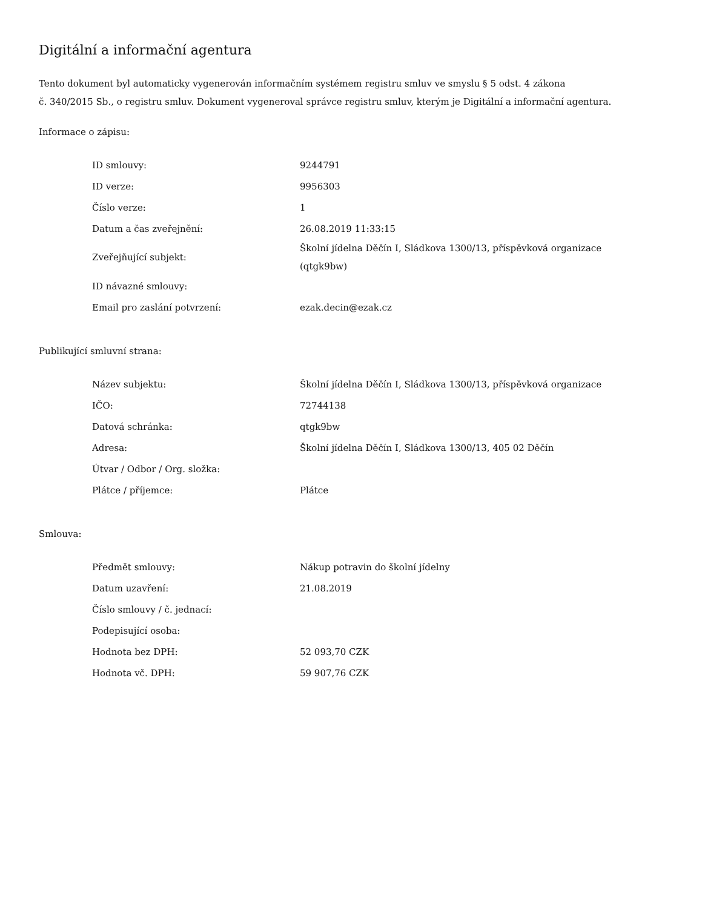Digitální a informační agentura
Tento dokument byl automaticky vygenerován informačním systémem registru smluv ve smyslu § 5 odst. 4 zákona
č. 340/2015 Sb., o registru smluv. Dokument vygeneroval správce registru smluv, kterým je Digitální a informační agentura.
Informace o zápisu:
| ID smlouvy: | 9244791 |
| ID verze: | 9956303 |
| Číslo verze: | 1 |
| Datum a čas zveřejnění: | 26.08.2019 11:33:15 |
| Zveřejňující subjekt: | Školní jídelna Děčín I, Sládkova 1300/13, příspěvková organizace (qtgk9bw) |
| ID návazné smlouvy: | |
| Email pro zaslání potvrzení: | ezak.decin@ezak.cz |
Publikující smluvní strana:
| Název subjektu: | Školní jídelna Děčín I, Sládkova 1300/13, příspěvková organizace |
| IČO: | 72744138 |
| Datová schránka: | qtgk9bw |
| Adresa: | Školní jídelna Děčín I, Sládkova 1300/13, 405 02 Děčín |
| Útvar / Odbor / Org. složka: | |
| Plátce / příjemce: | Plátce |
Smlouva:
| Předmět smlouvy: | Nákup potravin do školní jídelny |
| Datum uzavření: | 21.08.2019 |
| Číslo smlouvy / č. jednací: | |
| Podepisující osoba: | |
| Hodnota bez DPH: | 52 093,70 CZK |
| Hodnota vč. DPH: | 59 907,76 CZK |